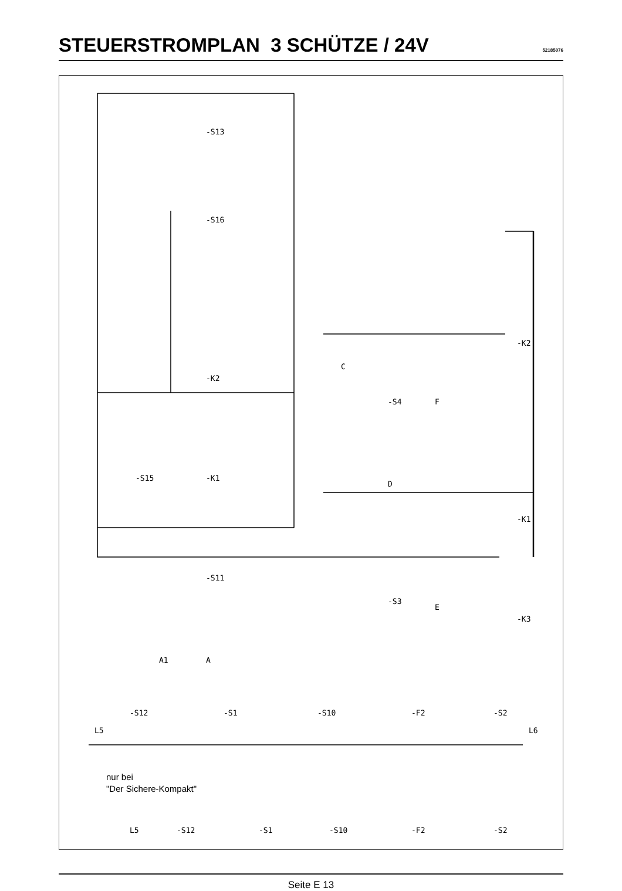STEUERSTROMPLAN 3 SCHÜTZE / 24V
52185076
-S13
-S16
-K2
-K1
-S15
-S11
-S4
-S3
-K2
-K1
-K3
C
D
F
E
A1
A
L5
L6
-S12
-S1
-S10
-F2
-S2
L5
-S12
-S1
-S10
-F2
-S2
nur bei
"Der Sichere-Kompakt"
Seite E 13